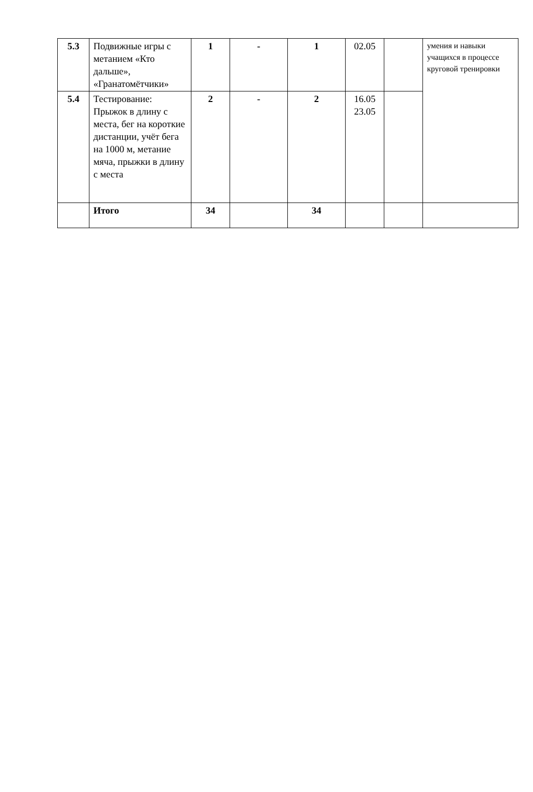| 5.3 | Подвижные игры с метанием «Кто дальше», «Гранатомётчики» | 1 | - | 1 | 02.05 | | умения и навыки учащихся в процессе круговой тренировки |
| 5.4 | Тестирование: Прыжок в длину с места, бег на короткие дистанции, учёт бега на 1000 м, метание мяча, прыжки в длину с места | 2 | - | 2 | 16.05 23.05 | | |
| | Итого | 34 | | 34 | | | |